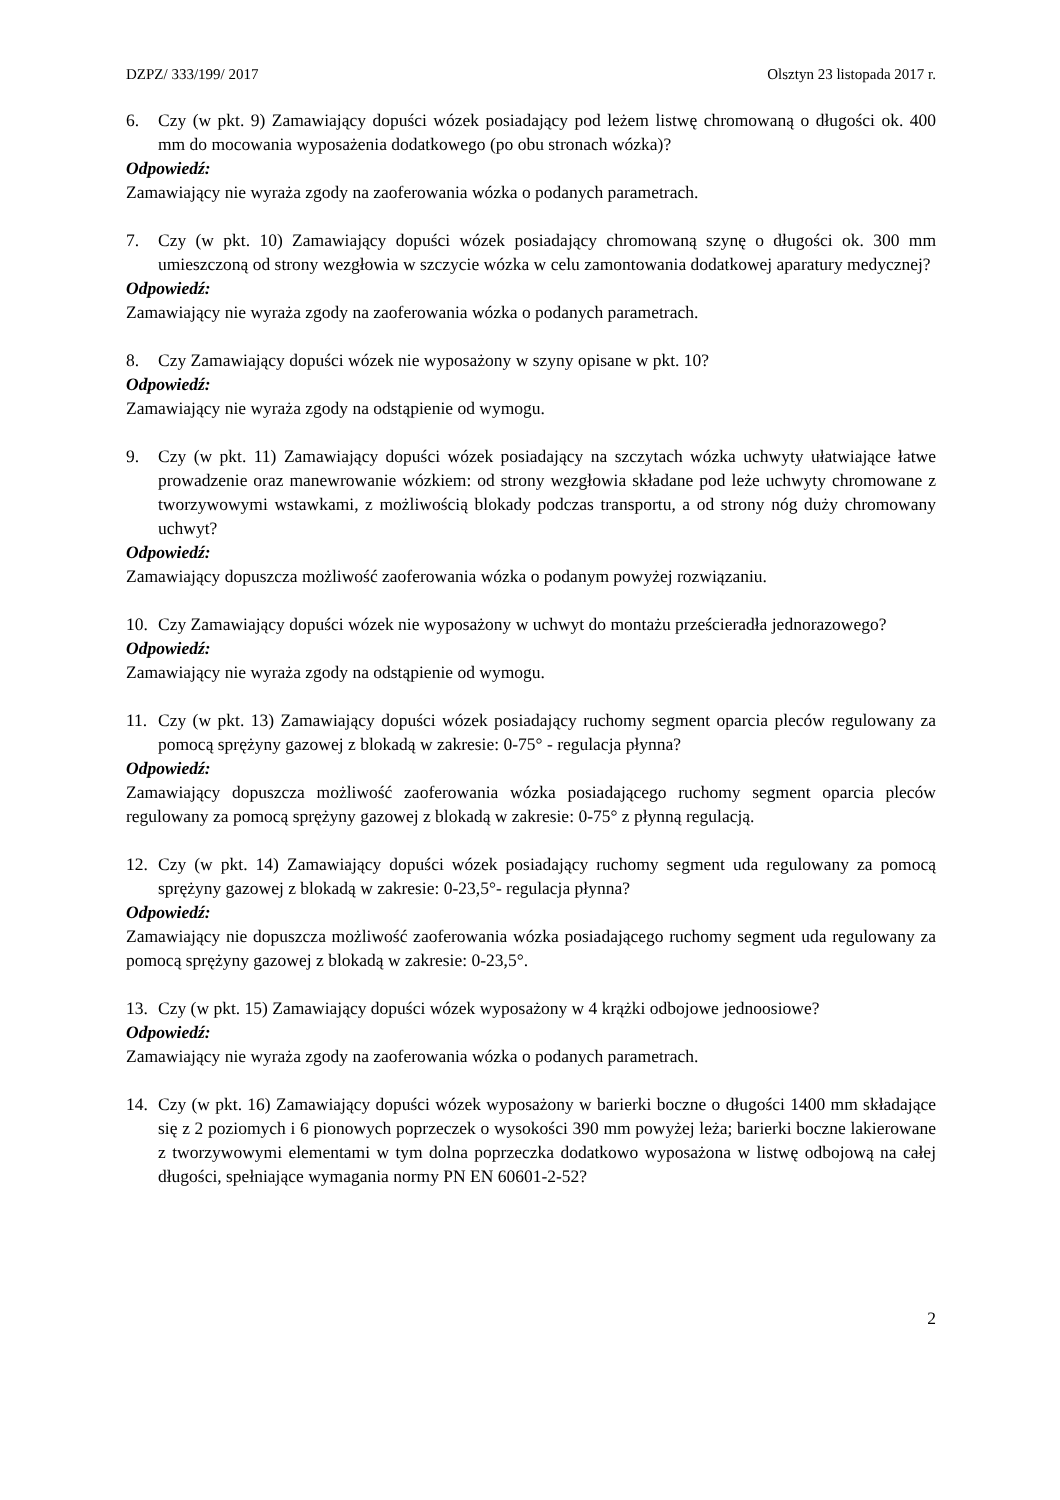DZPZ/ 333/199/ 2017 Olsztyn 23 listopada 2017 r.
6. Czy (w pkt. 9) Zamawiający dopuści wózek posiadający pod leżem listwę chromowaną o długości ok. 400 mm do mocowania wyposażenia dodatkowego (po obu stronach wózka)?
Odpowiedź:
Zamawiający nie wyraża zgody na zaoferowania wózka o podanych parametrach.
7. Czy (w pkt. 10) Zamawiający dopuści wózek posiadający chromowaną szynę o długości ok. 300 mm umieszczoną od strony wezgłowia w szczycie wózka w celu zamontowania dodatkowej aparatury medycznej?
Odpowiedź:
Zamawiający nie wyraża zgody na zaoferowania wózka o podanych parametrach.
8. Czy Zamawiający dopuści wózek nie wyposażony w szyny opisane w pkt. 10?
Odpowiedź:
Zamawiający nie wyraża zgody na odstąpienie od wymogu.
9. Czy (w pkt. 11) Zamawiający dopuści wózek posiadający na szczytach wózka uchwyty ułatwiające łatwe prowadzenie oraz manewrowanie wózkiem: od strony wezgłowia składane pod leże uchwyty chromowane z tworzywowymi wstawkami, z możliwością blokady podczas transportu, a od strony nóg duży chromowany uchwyt?
Odpowiedź:
Zamawiający dopuszcza możliwość zaoferowania wózka o podanym powyżej rozwiązaniu.
10. Czy Zamawiający dopuści wózek nie wyposażony w uchwyt do montażu prześcieradła jednorazowego?
Odpowiedź:
Zamawiający nie wyraża zgody na odstąpienie od wymogu.
11. Czy (w pkt. 13) Zamawiający dopuści wózek posiadający ruchomy segment oparcia pleców regulowany za pomocą sprężyny gazowej z blokadą w zakresie: 0-75° - regulacja płynna?
Odpowiedź:
Zamawiający dopuszcza możliwość zaoferowania wózka posiadającego ruchomy segment oparcia pleców regulowany za pomocą sprężyny gazowej z blokadą w zakresie: 0-75° z płynną regulacją.
12. Czy (w pkt. 14) Zamawiający dopuści wózek posiadający ruchomy segment uda regulowany za pomocą sprężyny gazowej z blokadą w zakresie: 0-23,5°- regulacja płynna?
Odpowiedź:
Zamawiający nie dopuszcza możliwość zaoferowania wózka posiadającego ruchomy segment uda regulowany za pomocą sprężyny gazowej z blokadą w zakresie: 0-23,5°.
13. Czy (w pkt. 15) Zamawiający dopuści wózek wyposażony w 4 krążki odbojowe jednoosiowe?
Odpowiedź:
Zamawiający nie wyraża zgody na zaoferowania wózka o podanych parametrach.
14. Czy (w pkt. 16) Zamawiający dopuści wózek wyposażony w barierki boczne o długości 1400 mm składające się z 2 poziomych i 6 pionowych poprzeczek o wysokości 390 mm powyżej leża; barierki boczne lakierowane z tworzywowymi elementami w tym dolna poprzeczka dodatkowo wyposażona w listwę odbojową na całej długości, spełniające wymagania normy PN EN 60601-2-52?
2